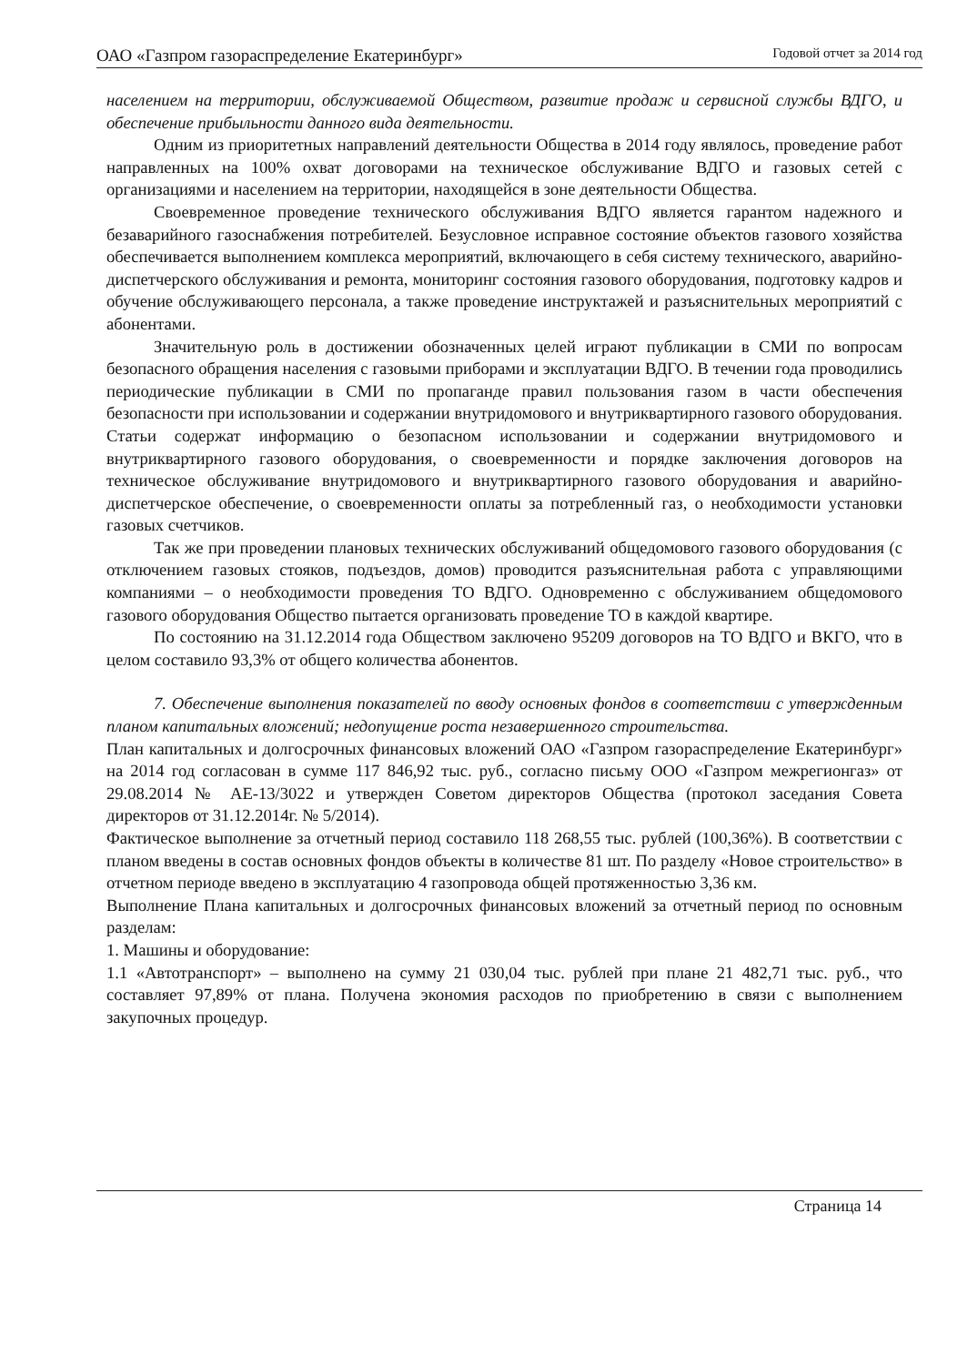ОАО «Газпром газораспределение Екатеринбург» Годовой отчет за 2014 год
населением на территории, обслуживаемой Обществом, развитие продаж и сервисной службы ВДГО, и обеспечение прибыльности данного вида деятельности.
Одним из приоритетных направлений деятельности Общества в 2014 году являлось, проведение работ направленных на 100% охват договорами на техническое обслуживание ВДГО и газовых сетей с организациями и населением на территории, находящейся в зоне деятельности Общества.
Своевременное проведение технического обслуживания ВДГО является гарантом надежного и безаварийного газоснабжения потребителей. Безусловное исправное состояние объектов газового хозяйства обеспечивается выполнением комплекса мероприятий, включающего в себя систему технического, аварийно-диспетчерского обслуживания и ремонта, мониторинг состояния газового оборудования, подготовку кадров и обучение обслуживающего персонала, а также проведение инструктажей и разъяснительных мероприятий с абонентами.
Значительную роль в достижении обозначенных целей играют публикации в СМИ по вопросам безопасного обращения населения с газовыми приборами и эксплуатации ВДГО. В течении года проводились периодические публикации в СМИ по пропаганде правил пользования газом в части обеспечения безопасности при использовании и содержании внутридомового и внутриквартирного газового оборудования. Статьи содержат информацию о безопасном использовании и содержании внутридомового и внутриквартирного газового оборудования, о своевременности и порядке заключения договоров на техническое обслуживание внутридомового и внутриквартирного газового оборудования и аварийно-диспетчерское обеспечение, о своевременности оплаты за потребленный газ, о необходимости установки газовых счетчиков.
Так же при проведении плановых технических обслуживаний общедомового газового оборудования (с отключением газовых стояков, подъездов, домов) проводится разъяснительная работа с управляющими компаниями – о необходимости проведения ТО ВДГО. Одновременно с обслуживанием общедомового газового оборудования Общество пытается организовать проведение ТО в каждой квартире.
По состоянию на 31.12.2014 года Обществом заключено 95209 договоров на ТО ВДГО и ВКГО, что в целом составило 93,3% от общего количества абонентов.
7. Обеспечение выполнения показателей по вводу основных фондов в соответствии с утвержденным планом капитальных вложений; недопущение роста незавершенного строительства.
План капитальных и долгосрочных финансовых вложений ОАО «Газпром газораспределение Екатеринбург» на 2014 год согласован в сумме 117 846,92 тыс. руб., согласно письму ООО «Газпром межрегионгаз» от 29.08.2014 № АЕ-13/3022 и утвержден Советом директоров Общества (протокол заседания Совета директоров от 31.12.2014г. № 5/2014).
Фактическое выполнение за отчетный период составило 118 268,55 тыс. рублей (100,36%). В соответствии с планом введены в состав основных фондов объекты в количестве 81 шт. По разделу «Новое строительство» в отчетном периоде введено в эксплуатацию 4 газопровода общей протяженностью 3,36 км.
Выполнение Плана капитальных и долгосрочных финансовых вложений за отчетный период по основным разделам:
1. Машины и оборудование:
1.1 «Автотранспорт» – выполнено на сумму 21 030,04 тыс. рублей при плане 21 482,71 тыс. руб., что составляет 97,89% от плана. Получена экономия расходов по приобретению в связи с выполнением закупочных процедур.
Страница 14